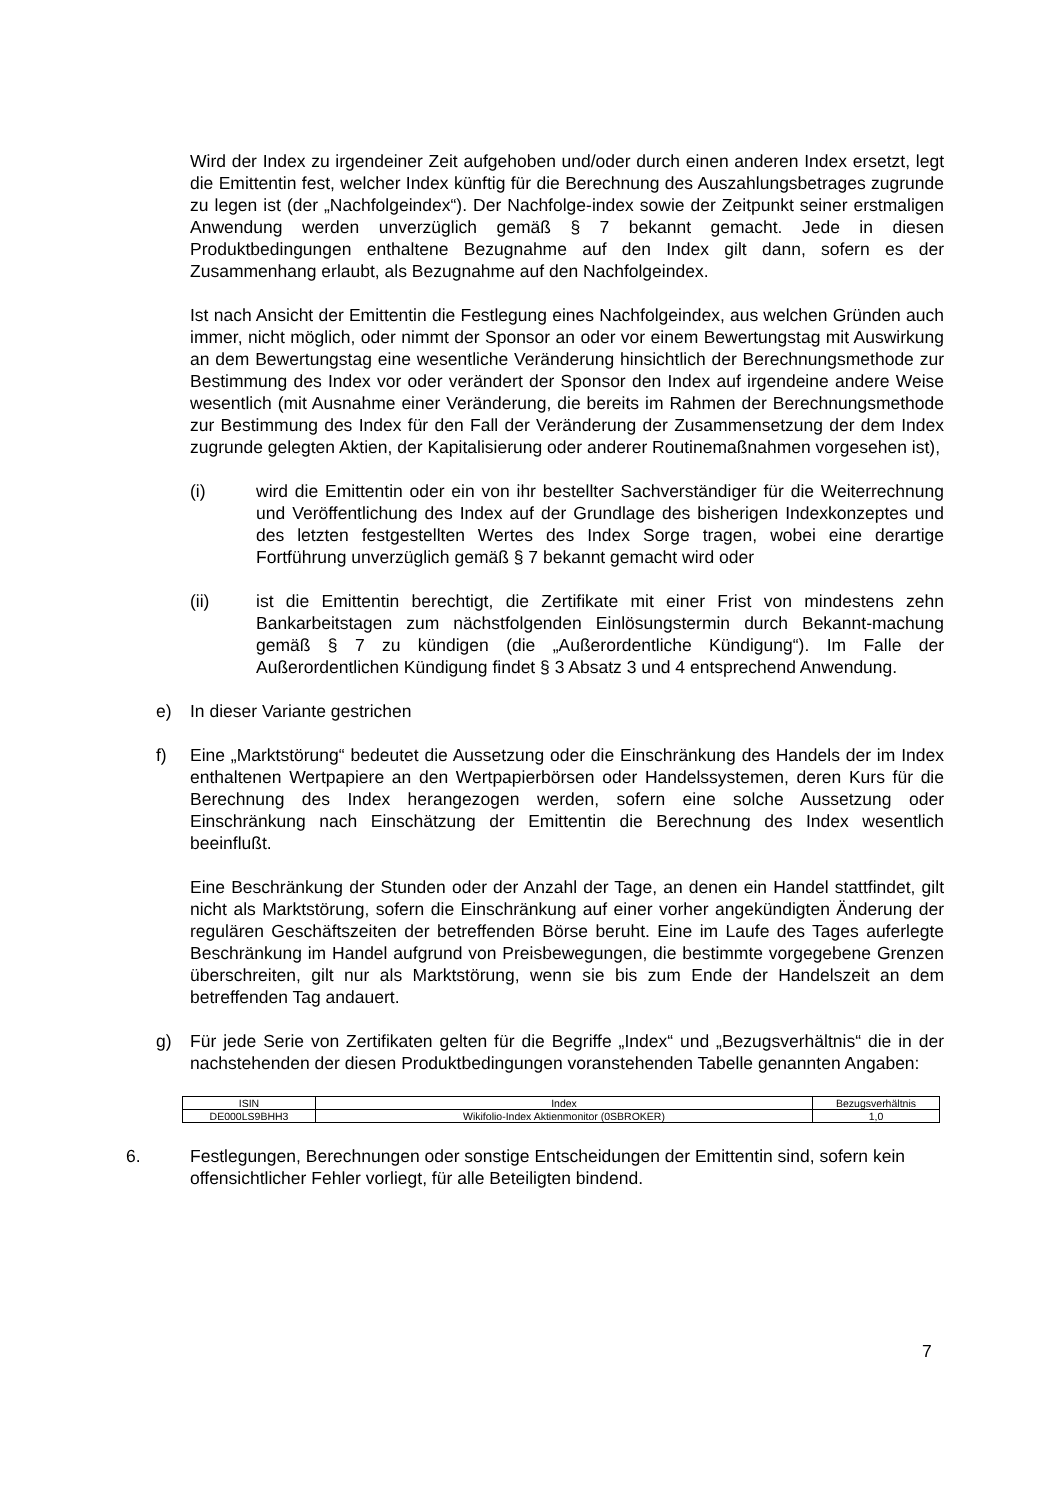Wird der Index zu irgendeiner Zeit aufgehoben und/oder durch einen anderen Index ersetzt, legt die Emittentin fest, welcher Index künftig für die Berechnung des Auszahlungsbetrages zugrunde zu legen ist (der „Nachfolgeindex“). Der Nachfolge-index sowie der Zeitpunkt seiner erstmaligen Anwendung werden unverzüglich gemäß § 7 bekannt gemacht. Jede in diesen Produktbedingungen enthaltene Bezugnahme auf den Index gilt dann, sofern es der Zusammenhang erlaubt, als Bezugnahme auf den Nachfolgeindex.
Ist nach Ansicht der Emittentin die Festlegung eines Nachfolgeindex, aus welchen Gründen auch immer, nicht möglich, oder nimmt der Sponsor an oder vor einem Bewertungstag mit Auswirkung an dem Bewertungstag eine wesentliche Veränderung hinsichtlich der Berechnungsmethode zur Bestimmung des Index vor oder verändert der Sponsor den Index auf irgendeine andere Weise wesentlich (mit Ausnahme einer Veränderung, die bereits im Rahmen der Berechnungsmethode zur Bestimmung des Index für den Fall der Veränderung der Zusammensetzung der dem Index zugrunde gelegten Aktien, der Kapitalisierung oder anderer Routinemaßnahmen vorgesehen ist),
(i) wird die Emittentin oder ein von ihr bestellter Sachverständiger für die Weiterrechnung und Veröffentlichung des Index auf der Grundlage des bisherigen Indexkonzeptes und des letzten festgestellten Wertes des Index Sorge tragen, wobei eine derartige Fortführung unverzüglich gemäß § 7 bekannt gemacht wird oder
(ii) ist die Emittentin berechtigt, die Zertifikate mit einer Frist von mindestens zehn Bankarbeitstagen zum nächstfolgenden Einlösungstermin durch Bekannt-machung gemäß § 7 zu kündigen (die „Außerordentliche Kündigung“). Im Falle der Außerordentlichen Kündigung findet § 3 Absatz 3 und 4 entsprechend Anwendung.
e) In dieser Variante gestrichen
f) Eine „Marktstörung“ bedeutet die Aussetzung oder die Einschränkung des Handels der im Index enthaltenen Wertpapiere an den Wertpapierbörsen oder Handelssystemen, deren Kurs für die Berechnung des Index herangezogen werden, sofern eine solche Aussetzung oder Einschränkung nach Einschätzung der Emittentin die Berechnung des Index wesentlich beeinflußt.
Eine Beschränkung der Stunden oder der Anzahl der Tage, an denen ein Handel stattfindet, gilt nicht als Marktstörung, sofern die Einschränkung auf einer vorher angekündigten Änderung der regulären Geschäftszeiten der betreffenden Börse beruht. Eine im Laufe des Tages auferlegte Beschränkung im Handel aufgrund von Preisbewegungen, die bestimmte vorgegebene Grenzen überschreiten, gilt nur als Marktstörung, wenn sie bis zum Ende der Handelszeit an dem betreffenden Tag andauert.
g) Für jede Serie von Zertifikaten gelten für die Begriffe „Index“ und „Bezugsverhältnis“ die in der nachstehenden der diesen Produktbedingungen voranstehenden Tabelle genannten Angaben:
| ISIN | Index | Bezugsverhältnis |
| --- | --- | --- |
| DE000LS9BHH3 | Wikifolio-Index Aktienmonitor (0SBROKER) | 1,0 |
6. Festlegungen, Berechnungen oder sonstige Entscheidungen der Emittentin sind, sofern kein offensichtlicher Fehler vorliegt, für alle Beteiligten bindend.
7